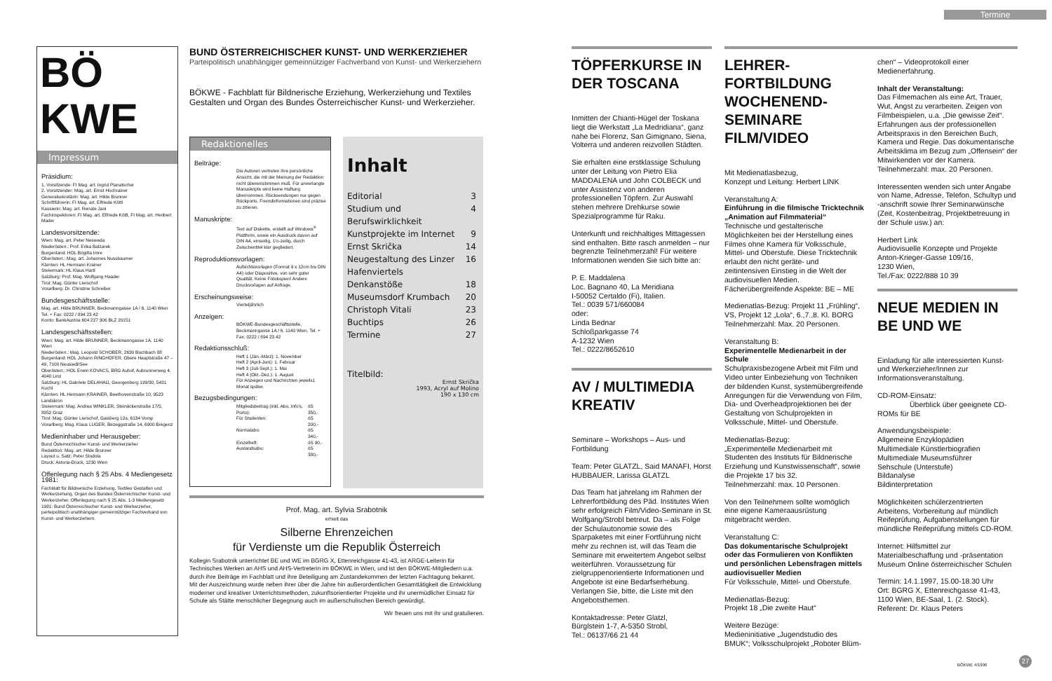Termine
BÖ
KWE
Impressum
Präsidium:
1. Vorsitzende: FI Mag. art. Ingrid Planatscher
2. Vorsitzender: Mag. art. Ernst Hochrainer
Generalsekretärin: Mag. art. Hilde Brunner
Schriftführerin: FI Mag. art. Elfriede Köttl
Kassierin: Mag. art. Renate Jani
Fachinspektoren: FI Mag. art. Elfriede Köttl, FI Mag. art. Heribert Mader
Landesvorsitzende:
Wien: Mag. art. Peter Nesweda
Niederösterr.: Prof. Erika Balzarek
Burgenland: HOL Brigitta Imre
Oberösterr.: Mag. art. Johannes Nussbaumer
Kärnten: HL Hermann Krainer
Steiermark: HL Klaus Hartl
Salzburg: Prof. Mag. Wolfgang Haader
Tirol: Mag. Günter Lierschof
Vorarlberg: Dr. Christine Schreiber
Bundesgeschäftsstelle:
Mag. art. Hilde BRUNNER, Beckmanngasse 1A / 6, 1140 Wien
Tel. + Fax: 0222 / 894 23 42
Konto: BankAustria 604 227 306 BLZ 20151
Landesgeschäftsstellen:
Wien: Mag. art. Hilde BRUNNER, Beckmanngasse 1A, 1140 Wien
Niederösterr.: Mag. Leopold SCHOBER, 2630 Buchbach 88
Burgenland: HOL Johann RINGHOFER, Obere Hauptstraße 47 – 49, 7100 Neusiedl/See
Oberösterr.: HOL Erwin KOVACS, BRG Auhof, Aubrunnerweg 4, 4040 Linz
Salzburg: HL Gabriele DELAHAIJ, Georgenberg 199/30, 5431 Kuchl
Kärnten: HL Hermann KRAINER, Beethovenstraße 10, 9523 Landskron
Steiermark: Mag. Andrea WINKLER, Steinäckerstraße 17/5, 8052 Graz
Tirol: Mag. Günter Lierschof, Gaisberg 12a, 6134 Vomp
Vorarlberg: Mag. Klaus LUGER, Bezeggstraße 14, 6900 Bregenz
Medieninhaber und Herausgeber:
Bund Österreichischer Kunst- und Werkerzieher
Redaktion: Mag. art. Hilde Brunner
Layout u. Satz: Peter Stodola
Druck: Astoria-Druck, 1230 Wien
Offenlegung nach § 25 Abs. 4 Mediengesetz 1981:
Fachblatt für Bildnerische Erziehung, Textiles Gestalten und Werkerziehung, Organ des Bundes Österreichischer Kunst- und Werkerzieher. Offenlegung nach § 25 Abs. 1-3 Mediengesetz 1981: Bund Österreichischer Kunst- und Werkerzieher, parteipolitisch unabhängiger gemeinnütziger Fachverband von Kunst- und Werkerziehern.
BUND ÖSTERREICHISCHER KUNST- UND WERKERZIEHER
Parteipolitisch unabhängiger gemeinnütziger Fachverband von Kunst- und Werkerziehern
BÖKWE - Fachblatt für Bildnerische Erziehung, Werkerziehung und Textiles Gestalten und Organ des Bundes Österreichischer Kunst- und Werkerzieher.
Redaktionelles
Beiträge:
Die Autoren vertreten ihre persönliche Ansicht, die mit der Meinung der Redaktion nicht übereinstimmen muß. Für unverlangte Manuskripte wird keine Haftung übernommen. Rücksendungen nur gegen Rückporto. Fremdinformationen sind präzise zu zitieren.
Manuskripte:
Text auf Diskette, erstellt auf Windows<sup>®</sup> Plattform, sowie ein Ausdruck davon auf DIN A4, einseitig, 1½-zeilig, durch Zwischentitel klar gegliedert.
Reproduktionsvorlagen:
Aufsichtsvorlagen (Format 9 x 12cm bis DIN A4) oder Diapositive, von sehr guter Qualität. Keine Fotokopien! Andere Druckvorlagen auf Anfrage.
Erscheinungsweise:
Vierteljährlich
Anzeigen:
BÖKWE-Bundesgeschäftsstelle, Beckmanngasse 1A / 6, 1140 Wien, Tel. + Fax: 0222 / 894 23 42
Redaktionsschluß:
Heft 1 (Jän.-März): 1. November
Heft 2 (April-Juni): 1. Februar
Heft 3 (Juli-Sept.): 1. Mai
Heft 4 (Okt.-Dez.): 1. August
Für Anzeigen und Nachrichten jeweils1 Monat später.
Bezugsbedingungen:
| Mitgliedsbeitrag (inkl. Abo, Info's, Porto): | öS 350,- |
| Für Studenten: | öS 200,- |
| Normalabo: | öS 340,- |
| Einzelheft: | öS 90,- |
| Auslandsabo: | öS 380,- |
Inhalt
| Editorial | 3 |
| Studium und Berufswirklichkeit | 4 |
| Kunstprojekte im Internet | 9 |
| Ernst Skrička | 14 |
| Neugestaltung des Linzer Hafenviertels | 16 |
| Denkanstöße | 18 |
| Museumsdorf Krumbach | 20 |
| Christoph Vitali | 23 |
| Buchtips | 26 |
| Termine | 27 |
Titelbild:
Ernst Skrička
1993, Acryl auf Molino
190 x 130 cm
Prof. Mag. art. Sylvia Srabotnik
erhielt das
Silberne Ehrenzeichen
für Verdienste um die Republik Österreich
Kollegin Srabotnik unterrichtet BE und WE im BGRG X, Ettenreichgasse 41-43, ist ARGE-Leiterin für Technisches Werken an AHS und AHS-Vertreterin im BÖKWE in Wien, und ist den BÖKWE-Mitgliedern u.a. durch ihre Beiträge im Fachblatt und ihre Beteiligung am Zustandekommen der letzten Fachtagung bekannt. Mit der Auszeichnung wurde neben ihrer über die Jahre hin außerordentlichen Gesamttätigkeit die Entwicklung moderner und kreativer Unterrichtsmethoden, zukunftsorientierter Projekte und ihr unermüdlicher Einsatz für Schule als Stätte menschlicher Begegnung auch im außerschulischen Bereich gewürdigt.
Wir freuen uns mit ihr und gratulieren.
TÖPFERKURSE IN DER TOSCANA
Inmitten der Chianti-Hügel der Toskana liegt die Werkstatt „La Medridiana“, ganz nahe bei Florenz, San Gimignano, Siena, Volterra und anderen reizvollen Städten.
Sie erhalten eine erstklassige Schulung unter der Leitung von Pietro Elia MADDALENA und John COLBECK und unter Assistenz von anderen professionellen Töpfern. Zur Auswahl stehen mehrere Drehkurse sowie Spezialprogramme für Raku.
Unterkunft und reichhaltiges Mittagessen sind enthalten. Bitte rasch anmelden – nur begrenzte Teilnehmerzahl! Für weitere Informationen wenden Sie sich bitte an:
P. E. Maddalena
Loc. Bagnano 40, La Meridiana
I-50052 Certaldo (Fi), Italien.
Tel.: 0039 571/660084
oder:
Linda Bednar
Schloßparkgasse 74
A-1232 Wien
Tel.: 0222/8652610
AV / MULTIMEDIA KREATIV
Seminare – Workshops – Aus- und Fortbildung
Team: Peter GLATZL, Said MANAFI, Horst HUBBAUER, Larissa GLATZL
Das Team hat jahrelang im Rahmen der Lehrerfortbildung des Päd. Institutes Wien sehr erfolgreich Film/Video-Seminare in St. Wolfgang/Strobl betreut. Da – als Folge der Schulautonomie sowie des Sparpaketes mit einer Fortführung nicht mehr zu rechnen ist, will das Team die Seminare mit erweitertem Angebot selbst weiterführen. Voraussetzung für zielgruppenorientierte Informationen und Angebote ist eine Bedarfserhebung. Verlangen Sie, bitte, die Liste mit den Angebotsthemen.
Kontaktadresse: Peter Glatzl,
Bürglstein 1-7, A-5350 Strobl,
Tel.: 06137/66 21 44
LEHRER-FORTBILDUNG WOCHENEND-SEMINARE FILM/VIDEO
Mit Medienatlasbezug,
Konzept und Leitung: Herbert LINK
Veranstaltung A:
Einführung in die filmische Tricktechnik „Animation auf Filmmaterial“
Technische und gestalterische Möglichkeiten bei der Herstellung eines Filmes ohne Kamera für Volksschule, Mittel- und Oberstufe. Diese Tricktechnik erlaubt den nicht geräte- und zeitintensiven Einstieg in die Welt der audiovisuellen Medien. Fächerübergreifende Aspekte: BE – ME
Medienatlas-Bezug: Projekt 11 „Frühling“, VS, Projekt 12 „Lola“, 6.,7.,8. Kl. BORG
Teilnehmerzahl: Max. 20 Personen.
Veranstaltung B:
Experimentelle Medienarbeit in der Schule
Schulpraxisbezogene Arbeit mit Film und Video unter Einbeziehung von Techniken der bildenden Kunst, systemübergreifende Anregungen für die Verwendung von Film, Dia- und Overheadprojektionen bei der Gestaltung von Schulprojekten in Volksschule, Mittel- und Oberstufe.
Medienatlas-Bezug:
„Experimentelle Medienarbeit mit Studenten des Instituts für Bildnerische Erziehung und Kunstwissenschaft“, sowie die Projekte 17 bis 32.
Teilnehmerzahl: max. 10 Personen.
Von den Teilnehmern sollte womöglich eine eigene Kameraausrüstung mitgebracht werden.
Veranstaltung C:
Das dokumentarische Schulprojekt oder das Formulieren von Konflikten und persönlichen Lebensfragen mittels audiovisueller Medien
Für Volksschule, Mittel- und Oberstufe.
Medienatlas-Bezug:
Projekt 18 „Die zweite Haut“
Weitere Bezüge:
Medieninitiative „Jugendstudio des BMUK“; Volksschulprojekt „Roboter Blüm-
chen“ – Videoprotokoll einer Medienerfahrung.
Inhalt der Veranstaltung:
Das Filmemachen als eine Art, Trauer, Wut, Angst zu verarbeiten. Zeigen von Filmbeispielen, u.a. „Die gewisse Zeit“. Erfahrungen aus der professionellen Arbeitspraxis in den Bereichen Buch, Kamera und Regie. Das dokumentarische Arbeitsklima im Bezug zum „Offensein“ der Mitwirkenden vor der Kamera.
Teilnehmerzahl: max. 20 Personen.
Interessenten wenden sich unter Angabe von Name, Adresse, Telefon, Schultyp und -anschrift sowie Ihrer Seminarwünsche (Zeit, Kostenbeitrag, Projektbetreuung in der Schule usw.) an:
Herbert Link
Audiovisuelle Konzepte und Projekte
Anton-Krieger-Gasse 109/16,
1230 Wien,
Tel./Fax: 0222/888 10 39
NEUE MEDIEN IN BE UND WE
Einladung für alle interessierten Kunst- und Werkerzieher/Innen zur Informationsveranstaltung.
CD-ROM-Einsatz:
Überblick über geeignete CD-ROMs für BE
Anwendungsbeispiele:
Allgemeine Enzyklopädien
Multimediale Künstlerbiografien
Multimediale Museumsführer
Sehschule (Unterstufe)
Bildanalyse
Bildinterpretation
Möglichkeiten schülerzentrierten Arbeitens, Vorbereitung auf mündlich Reifeprüfung, Aufgabenstellungen für mündliche Reifeprüfung mittels CD-ROM.
Internet: Hilfsmittel zur Materialbeschaffung und -präsentation
Museum Online österreichischer Schulen
Termin: 14.1.1997, 15.00-18.30 Uhr
Ort: BGRG X, Ettenreichgasse 41-43, 1100 Wien, BE-Saal, 1. (2. Stock).
Referent: Dr. Klaus Peters
BÖKWE 4/1996
27